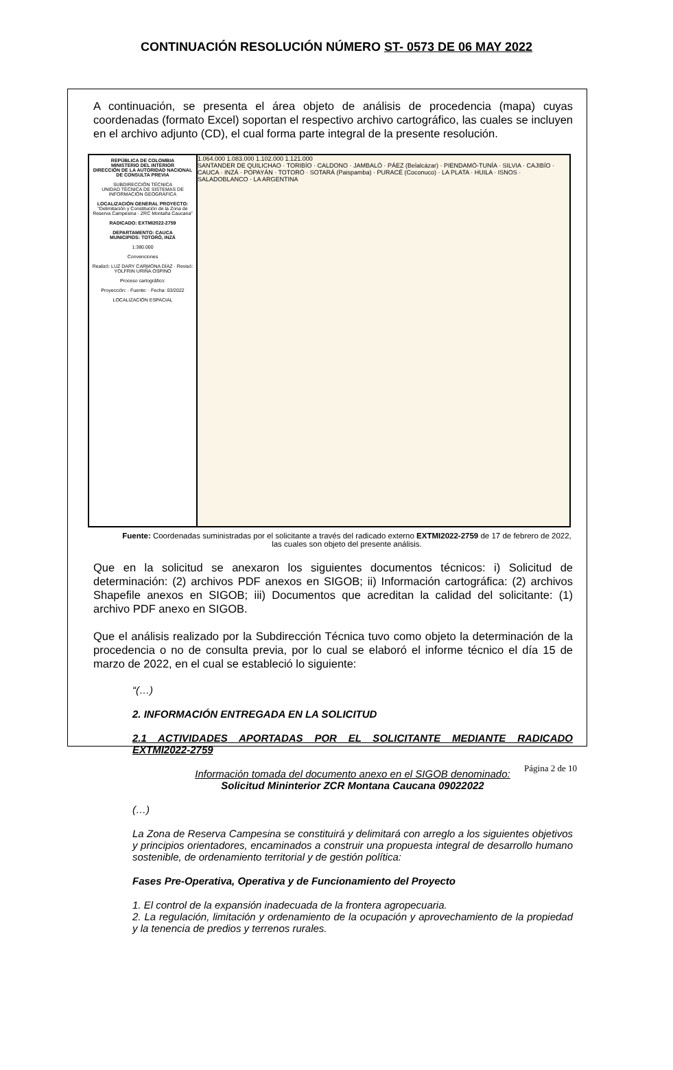CONTINUACIÓN RESOLUCIÓN NÚMERO ST- 0573 DE 06 MAY 2022
A continuación, se presenta el área objeto de análisis de procedencia (mapa) cuyas coordenadas (formato Excel) soportan el respectivo archivo cartográfico, las cuales se incluyen en el archivo adjunto (CD), el cual forma parte integral de la presente resolución.
REPÚBLICA DE COLOMBIA
MINISTERIO DEL INTERIOR
DIRECCIÓN DE LA AUTORIDAD NACIONAL DE CONSULTA PREVIA
SUBDIRECCIÓN TÉCNICA
UNIDAD TÉCNICA DE SISTEMAS DE INFORMACIÓN GEOGRÁFICA
LOCALIZACIÓN GENERAL PROYECTO:
"Delimitación y Constitución de la Zona de Reserva Campesina - ZRC Montaña Caucana"
RADICADO: EXTMI2022-2759
DEPARTAMENTO: CAUCA
MUNICIPIOS: TOTORÓ, INZÁ
1:380.000
Convenciones
Realizó: LUZ DARY CARMONA DÍAZ · Revisó: YOLFRIN URIÑA OSPINO
Proceso cartográfico:
Proyección: · Fuente: · Fecha: 03/2022
LOCALIZACIÓN ESPACIAL
1.064.000 1.083.000 1.102.000 1.121.000
SANTANDER DE QUILICHAO · TORIBÍO · CALDONO · JAMBALÓ · PÁEZ (Belalcázar) · PIENDAMÓ-TUNÍA · SILVIA · CAJIBÍO · CAUCA · INZÁ · POPAYÁN · TOTORÓ · SOTARÁ (Paispamba) · PURACÉ (Coconuco) · LA PLATA · HUILA · ISNOS · SALADOBLANCO · LA ARGENTINA
Fuente: Coordenadas suministradas por el solicitante a través del radicado externo EXTMI2022-2759 de 17 de febrero de 2022, las cuales son objeto del presente análisis.
Que en la solicitud se anexaron los siguientes documentos técnicos: i) Solicitud de determinación: (2) archivos PDF anexos en SIGOB; ii) Información cartográfica: (2) archivos Shapefile anexos en SIGOB; iii) Documentos que acreditan la calidad del solicitante: (1) archivo PDF anexo en SIGOB.
Que el análisis realizado por la Subdirección Técnica tuvo como objeto la determinación de la procedencia o no de consulta previa, por lo cual se elaboró el informe técnico el día 15 de marzo de 2022, en el cual se estableció lo siguiente:
“(…)
2. INFORMACIÓN ENTREGADA EN LA SOLICITUD
2.1 ACTIVIDADES APORTADAS POR EL SOLICITANTE MEDIANTE RADICADO EXTMI2022-2759
Información tomada del documento anexo en el SIGOB denominado:
Solicitud Mininterior ZCR Montana Caucana 09022022
(…)
La Zona de Reserva Campesina se constituirá y delimitará con arreglo a los siguientes objetivos y principios orientadores, encaminados a construir una propuesta integral de desarrollo humano sostenible, de ordenamiento territorial y de gestión política:
Fases Pre-Operativa, Operativa y de Funcionamiento del Proyecto
1. El control de la expansión inadecuada de la frontera agropecuaria.
2. La regulación, limitación y ordenamiento de la ocupación y aprovechamiento de la propiedad y la tenencia de predios y terrenos rurales.
Página 2 de 10